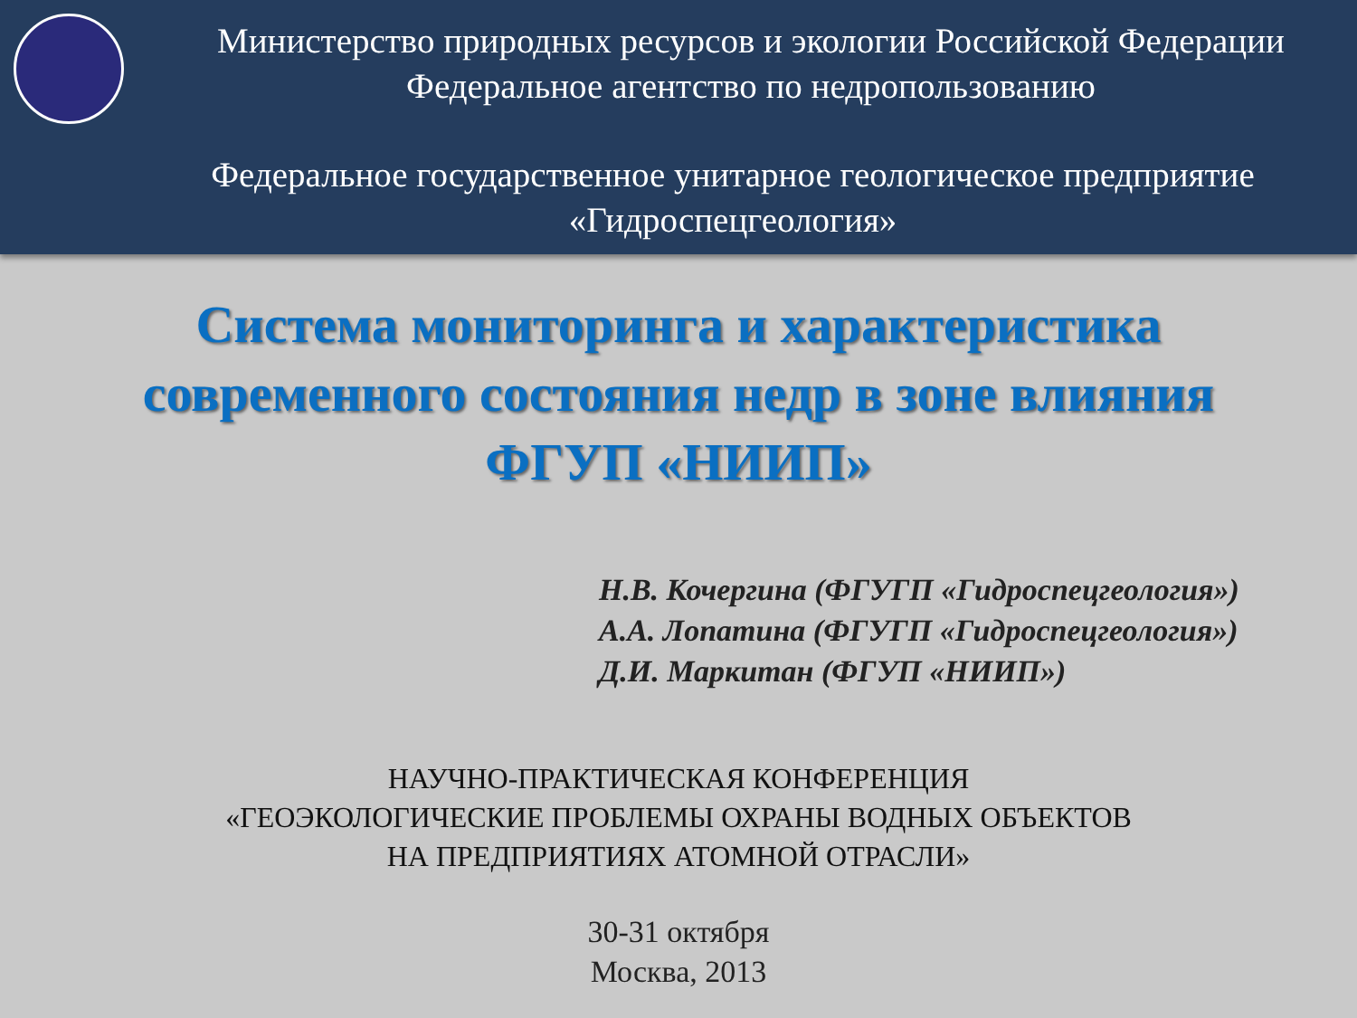Министерство природных ресурсов и экологии Российской Федерации
Федеральное агентство по недропользованию
Федеральное государственное унитарное геологическое предприятие
«Гидроспецгеология»
Система мониторинга и характеристика
современного состояния недр в зоне влияния
ФГУП «НИИП»
Н.В. Кочергина (ФГУГП «Гидроспецгеология»)
А.А. Лопатина (ФГУГП «Гидроспецгеология»)
Д.И. Маркитан (ФГУП «НИИП»)
НАУЧНО-ПРАКТИЧЕСКАЯ КОНФЕРЕНЦИЯ
«ГЕОЭКОЛОГИЧЕСКИЕ ПРОБЛЕМЫ ОХРАНЫ ВОДНЫХ ОБЪЕКТОВ
НА ПРЕДПРИЯТИЯХ АТОМНОЙ ОТРАСЛИ»
30-31 октября
Москва, 2013